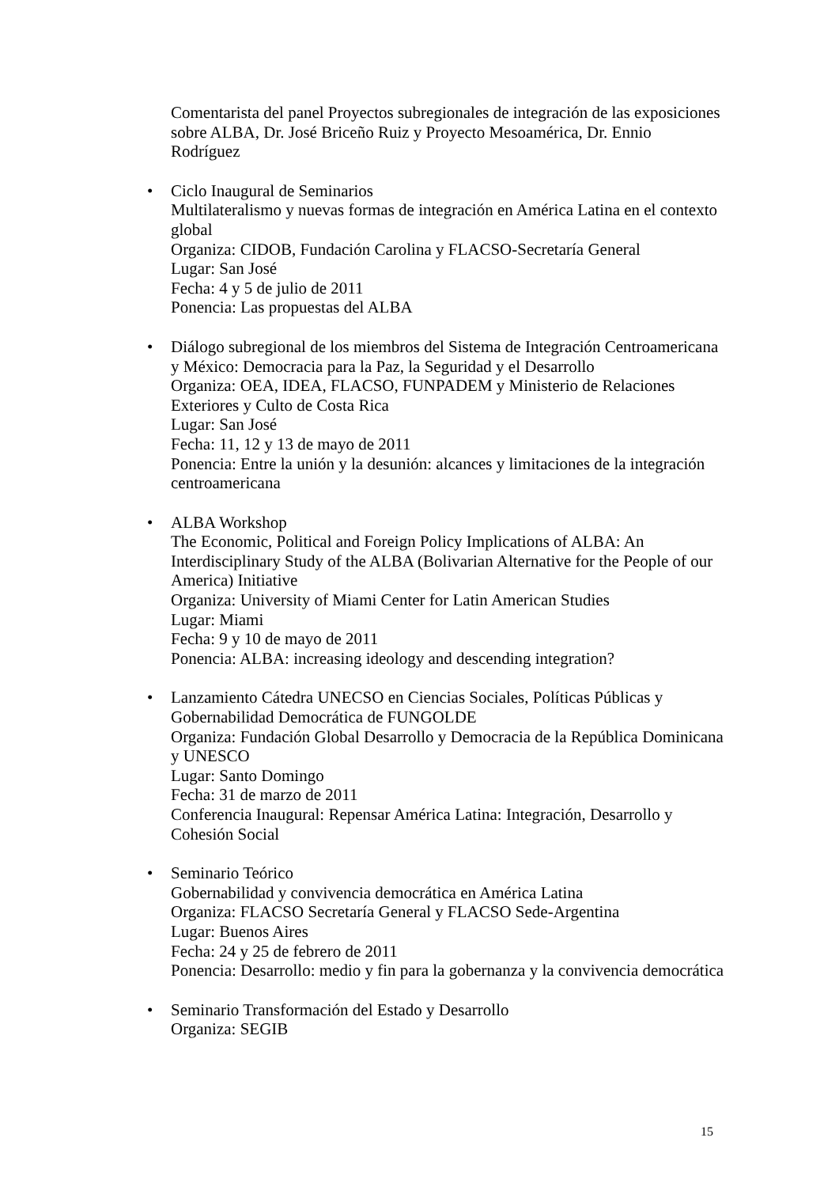Comentarista del panel Proyectos subregionales de integración de las exposiciones sobre ALBA, Dr. José Briceño Ruiz y Proyecto Mesoamérica, Dr. Ennio Rodríguez
• Ciclo Inaugural de Seminarios
Multilateralismo y nuevas formas de integración en América Latina en el contexto global
Organiza: CIDOB, Fundación Carolina y FLACSO-Secretaría General
Lugar: San José
Fecha: 4 y 5 de julio de 2011
Ponencia: Las propuestas del ALBA
• Diálogo subregional de los miembros del Sistema de Integración Centroamericana y México: Democracia para la Paz, la Seguridad y el Desarrollo
Organiza: OEA, IDEA, FLACSO, FUNPADEM y Ministerio de Relaciones Exteriores y Culto de Costa Rica
Lugar: San José
Fecha: 11, 12 y 13 de mayo de 2011
Ponencia: Entre la unión y la desunión: alcances y limitaciones de la integración centroamericana
• ALBA Workshop
The Economic, Political and Foreign Policy Implications of ALBA: An Interdisciplinary Study of the ALBA (Bolivarian Alternative for the People of our America) Initiative
Organiza: University of Miami Center for Latin American Studies
Lugar: Miami
Fecha: 9 y 10 de mayo de 2011
Ponencia: ALBA: increasing ideology and descending integration?
• Lanzamiento Cátedra UNECSO en Ciencias Sociales, Políticas Públicas y Gobernabilidad Democrática de FUNGOLDE
Organiza: Fundación Global Desarrollo y Democracia de la República Dominicana y UNESCO
Lugar: Santo Domingo
Fecha: 31 de marzo de 2011
Conferencia Inaugural: Repensar América Latina: Integración, Desarrollo y Cohesión Social
• Seminario Teórico
Gobernabilidad y convivencia democrática en América Latina
Organiza: FLACSO Secretaría General y FLACSO Sede-Argentina
Lugar: Buenos Aires
Fecha: 24 y 25 de febrero de 2011
Ponencia: Desarrollo: medio y fin para la gobernanza y la convivencia democrática
• Seminario Transformación del Estado y Desarrollo
Organiza: SEGIB
15